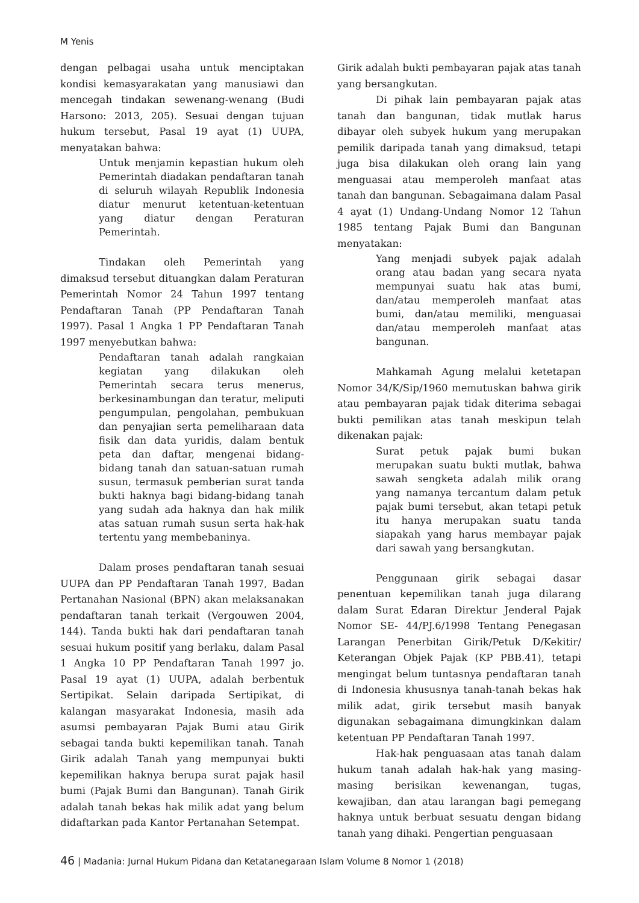M Yenis
dengan pelbagai usaha untuk menciptakan kondisi kemasyarakatan yang manusiawi dan mencegah tindakan sewenang-wenang (Budi Harsono: 2013, 205). Sesuai dengan tujuan hukum tersebut, Pasal 19 ayat (1) UUPA, menyatakan bahwa:
Untuk menjamin kepastian hukum oleh Pemerintah diadakan pendaftaran tanah di seluruh wilayah Republik Indonesia diatur menurut ketentuan-ketentuan yang diatur dengan Peraturan Pemerintah.
Tindakan oleh Pemerintah yang dimaksud tersebut dituangkan dalam Peraturan Pemerintah Nomor 24 Tahun 1997 tentang Pendaftaran Tanah (PP Pendaftaran Tanah 1997). Pasal 1 Angka 1 PP Pendaftaran Tanah 1997 menyebutkan bahwa:
Pendaftaran tanah adalah rangkaian kegiatan yang dilakukan oleh Pemerintah secara terus menerus, berkesinambungan dan teratur, meliputi pengumpulan, pengolahan, pembukuan dan penyajian serta pemeliharaan data fisik dan data yuridis, dalam bentuk peta dan daftar, mengenai bidang-bidang tanah dan satuan-satuan rumah susun, termasuk pemberian surat tanda bukti haknya bagi bidang-bidang tanah yang sudah ada haknya dan hak milik atas satuan rumah susun serta hak-hak tertentu yang membebaninya.
Dalam proses pendaftaran tanah sesuai UUPA dan PP Pendaftaran Tanah 1997, Badan Pertanahan Nasional (BPN) akan melaksanakan pendaftaran tanah terkait (Vergouwen 2004, 144). Tanda bukti hak dari pendaftaran tanah sesuai hukum positif yang berlaku, dalam Pasal 1 Angka 10 PP Pendaftaran Tanah 1997 jo. Pasal 19 ayat (1) UUPA, adalah berbentuk Sertipikat. Selain daripada Sertipikat, di kalangan masyarakat Indonesia, masih ada asumsi pembayaran Pajak Bumi atau Girik sebagai tanda bukti kepemilikan tanah. Tanah Girik adalah Tanah yang mempunyai bukti kepemilikan haknya berupa surat pajak hasil bumi (Pajak Bumi dan Bangunan). Tanah Girik adalah tanah bekas hak milik adat yang belum didaftarkan pada Kantor Pertanahan Setempat.
Girik adalah bukti pembayaran pajak atas tanah yang bersangkutan.
Di pihak lain pembayaran pajak atas tanah dan bangunan, tidak mutlak harus dibayar oleh subyek hukum yang merupakan pemilik daripada tanah yang dimaksud, tetapi juga bisa dilakukan oleh orang lain yang menguasai atau memperoleh manfaat atas tanah dan bangunan. Sebagaimana dalam Pasal 4 ayat (1) Undang-Undang Nomor 12 Tahun 1985 tentang Pajak Bumi dan Bangunan menyatakan:
Yang menjadi subyek pajak adalah orang atau badan yang secara nyata mempunyai suatu hak atas bumi, dan/atau memperoleh manfaat atas bumi, dan/atau memiliki, menguasai dan/atau memperoleh manfaat atas bangunan.
Mahkamah Agung melalui ketetapan Nomor 34/K/Sip/1960 memutuskan bahwa girik atau pembayaran pajak tidak diterima sebagai bukti pemilikan atas tanah meskipun telah dikenakan pajak:
Surat petuk pajak bumi bukan merupakan suatu bukti mutlak, bahwa sawah sengketa adalah milik orang yang namanya tercantum dalam petuk pajak bumi tersebut, akan tetapi petuk itu hanya merupakan suatu tanda siapakah yang harus membayar pajak dari sawah yang bersangkutan.
Penggunaan girik sebagai dasar penentuan kepemilikan tanah juga dilarang dalam Surat Edaran Direktur Jenderal Pajak Nomor SE- 44/PJ.6/1998 Tentang Penegasan Larangan Penerbitan Girik/Petuk D/Kekitir/ Keterangan Objek Pajak (KP PBB.41), tetapi mengingat belum tuntasnya pendaftaran tanah di Indonesia khususnya tanah-tanah bekas hak milik adat, girik tersebut masih banyak digunakan sebagaimana dimungkinkan dalam ketentuan PP Pendaftaran Tanah 1997.
Hak-hak penguasaan atas tanah dalam hukum tanah adalah hak-hak yang masing-masing berisikan kewenangan, tugas, kewajiban, dan atau larangan bagi pemegang haknya untuk berbuat sesuatu dengan bidang tanah yang dihaki. Pengertian penguasaan
46 | Madania: Jurnal Hukum Pidana dan Ketatanegaraan Islam Volume 8 Nomor 1 (2018)